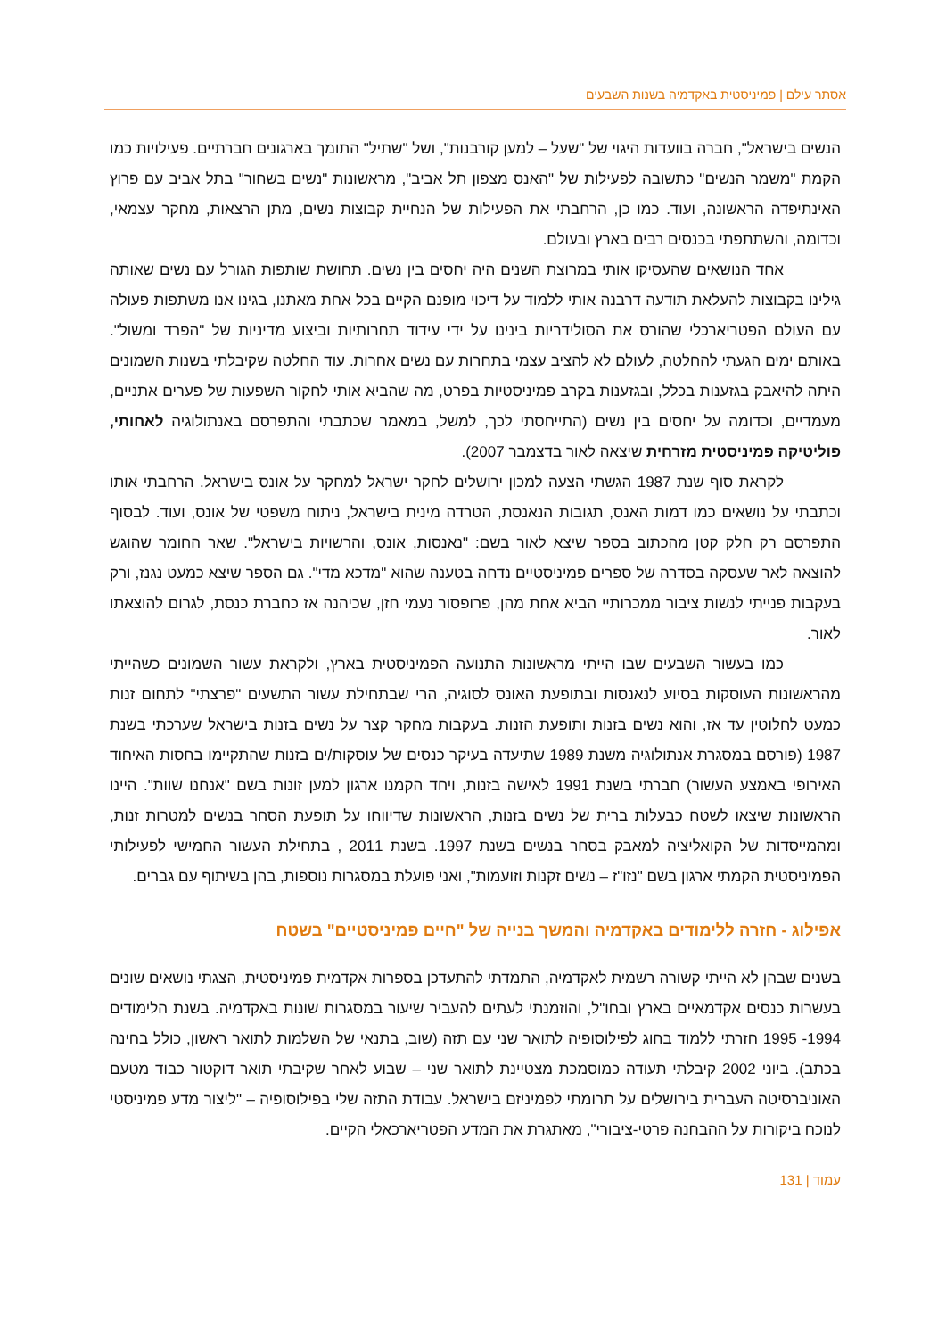אסתר עילם | פמיניסטית באקדמיה בשנות השבעים
הנשים בישראל", חברה בוועדות היגוי של "שעל – למען קורבנות", ושל "שתיל" התומך בארגונים חברתיים. פעילויות כמו הקמת "משמר הנשים" כתשובה לפעילות של "האנס מצפון תל אביב", מראשונות "נשים בשחור" בתל אביב עם פרוץ האינתיפדה הראשונה, ועוד. כמו כן, הרחבתי את הפעילות של הנחיית קבוצות נשים, מתן הרצאות, מחקר עצמאי, וכדומה, והשתתפתי בכנסים רבים בארץ ובעולם.
אחד הנושאים שהעסיקו אותי במרוצת השנים היה יחסים בין נשים. תחושת שותפות הגורל עם נשים שאותה גילינו בקבוצות להעלאת תודעה דרבנה אותי ללמוד על דיכוי מופנם הקיים בכל אחת מאתנו, בגינו אנו משתפות פעולה עם העולם הפטריארכלי שהורס את הסולידריות בינינו על ידי עידוד תחרותיות וביצוע מדיניות של "הפרד ומשול". באותם ימים הגעתי להחלטה, לעולם לא להציב עצמי בתחרות עם נשים אחרות. עוד החלטה שקיבלתי בשנות השמונים היתה להיאבק בגזענות בכלל, ובגזענות בקרב פמיניסטיות בפרט, מה שהביא אותי לחקור השפעות של פערים אתניים, מעמדיים, וכדומה על יחסים בין נשים (התייחסתי לכך, למשל, במאמר שכתבתי והתפרסם באנתולוגיה לאחותי, פוליטיקה פמיניסטית מזרחית שיצאה לאור בדצמבר 2007).
לקראת סוף שנת 1987 הגשתי הצעה למכון ירושלים לחקר ישראל למחקר על אונס בישראל. הרחבתי אותו וכתבתי על נושאים כמו דמות האנס, תגובות הנאנסת, הטרדה מינית בישראל, ניתוח משפטי של אונס, ועוד. לבסוף התפרסם רק חלק קטן מהכתוב בספר שיצא לאור בשם: "נאנסות, אונס, והרשויות בישראל". שאר החומר שהוגש להוצאה לאר שעסקה בסדרה של ספרים פמיניסטיים נדחה בטענה שהוא "מדכא מדי". גם הספר שיצא כמעט נגנז, ורק בעקבות פנייתי לנשות ציבור ממכרותיי הביא אחת מהן, פרופסור נעמי חזן, שכיהנה אז כחברת כנסת, לגרום להוצאתו לאור.
כמו בעשור השבעים שבו הייתי מראשונות התנועה הפמיניסטית בארץ, ולקראת עשור השמונים כשהייתי מהראשונות העוסקות בסיוע לנאנסות ובתופעת האונס לסוגיה, הרי שבתחילת עשור התשעים "פרצתי" לתחום זנות כמעט לחלוטין עד אז, והוא נשים בזנות ותופעת הזנות. בעקבות מחקר קצר על נשים בזנות בישראל שערכתי בשנת 1987 (פורסם במסגרת אנתולוגיה משנת 1989 שתיעדה בעיקר כנסים של עוסקות/ים בזנות שהתקיימו בחסות האיחוד האירופי באמצע העשור) חברתי בשנת 1991 לאישה בזנות, ויחד הקמנו ארגון למען זונות בשם "אנחנו שוות". היינו הראשונות שיצאו לשטח כבעלות ברית של נשים בזנות, הראשונות שדיווחו על תופעת הסחר בנשים למטרות זנות, ומהמייסדות של הקואליציה למאבק בסחר בנשים בשנת 1997. בשנת 2011 , בתחילת העשור החמישי לפעילותי הפמיניסטית הקמתי ארגון בשם "נזו"ז – נשים זקנות וזועמות", ואני פועלת במסגרות נוספות, בהן בשיתוף עם גברים.
אפילוג - חזרה ללימודים באקדמיה והמשך בנייה של "חיים פמיניסטיים" בשטח
בשנים שבהן לא הייתי קשורה רשמית לאקדמיה, התמדתי להתעדכן בספרות אקדמית פמיניסטית, הצגתי נושאים שונים בעשרות כנסים אקדמאיים בארץ ובחו"ל, והוזמנתי לעתים להעביר שיעור במסגרות שונות באקדמיה. בשנת הלימודים 1994- 1995 חזרתי ללמוד בחוג לפילוסופיה לתואר שני עם תזה (שוב, בתנאי של השלמות לתואר ראשון, כולל בחינה בכתב). ביוני 2002 קיבלתי תעודה כמוסמכת מצטיינת לתואר שני – שבוע לאחר שקיבתי תואר דוקטור כבוד מטעם האוניברסיטה העברית בירושלים על תרומתי לפמיניזם בישראל. עבודת התזה שלי בפילוסופיה – "ליצור מדע פמיניסטי לנוכח ביקורות על ההבחנה פרטי-ציבורי", מאתגרת את המדע הפטריארכאלי הקיים.
עמוד | 131